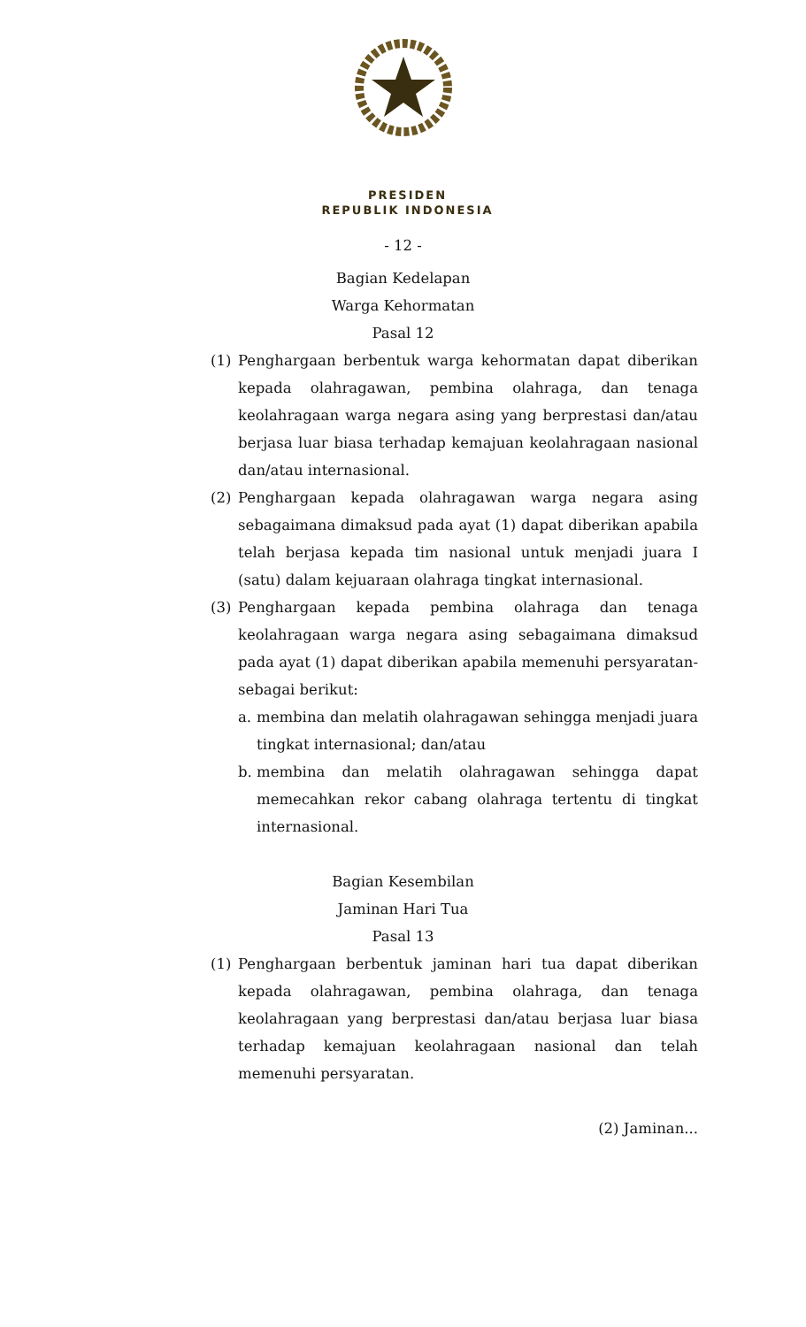PRESIDEN
REPUBLIK INDONESIA
- 12 -
Bagian Kedelapan
Warga Kehormatan
Pasal 12
(1) Penghargaan berbentuk warga kehormatan dapat diberikan kepada olahragawan, pembina olahraga, dan tenaga keolahragaan warga negara asing yang berprestasi dan/atau berjasa luar biasa terhadap kemajuan keolahragaan nasional dan/atau internasional.
(2) Penghargaan kepada olahragawan warga negara asing sebagaimana dimaksud pada ayat (1) dapat diberikan apabila telah berjasa kepada tim nasional untuk menjadi juara I (satu) dalam kejuaraan olahraga tingkat internasional.
(3) Penghargaan kepada pembina olahraga dan tenaga keolahragaan warga negara asing sebagaimana dimaksud pada ayat (1) dapat diberikan apabila memenuhi persyaratan-sebagai berikut:
a. membina dan melatih olahragawan sehingga menjadi juara tingkat internasional; dan/atau
b. membina dan melatih olahragawan sehingga dapat memecahkan rekor cabang olahraga tertentu di tingkat internasional.
Bagian Kesembilan
Jaminan Hari Tua
Pasal 13
(1) Penghargaan berbentuk jaminan hari tua dapat diberikan kepada olahragawan, pembina olahraga, dan tenaga keolahragaan yang berprestasi dan/atau berjasa luar biasa terhadap kemajuan keolahragaan nasional dan telah memenuhi persyaratan.
(2) Jaminan...